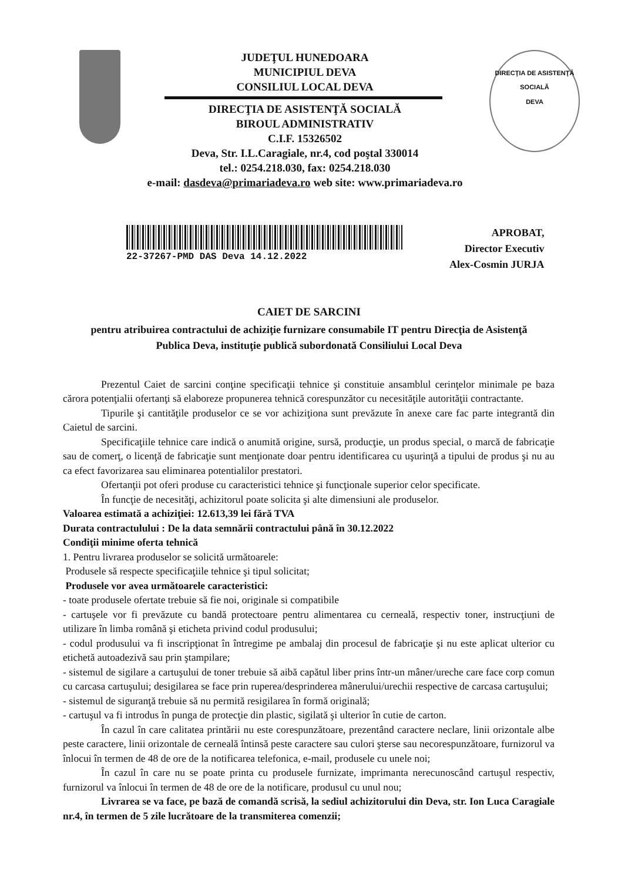JUDEŢUL HUNEDOARA
MUNICIPIUL DEVA
CONSILIUL LOCAL DEVA
DIRECŢIA DE ASISTENŢĂ SOCIALĂ
BIROUL ADMINISTRATIV
C.I.F. 15326502
Deva, Str. I.L.Caragiale, nr.4, cod poştal 330014
tel.: 0254.218.030, fax: 0254.218.030
e-mail: dasdeva@primariadeva.ro web site: www.primariadeva.ro
DIRECŢIA DE ASISTENŢĂ SOCIALĂ
DEVA
22-37267-PMD DAS Deva 14.12.2022
APROBAT,
Director Executiv
Alex-Cosmin JURJA
CAIET DE SARCINI
pentru atribuirea contractului de achiziţie furnizare consumabile IT pentru Direcţia de Asistenţă Publica Deva, instituţie publică subordonată Consiliului Local Deva
Prezentul Caiet de sarcini conţine specificaţii tehnice şi constituie ansamblul cerinţelor minimale pe baza cărora potenţialii ofertanţi să elaboreze propunerea tehnică corespunzător cu necesităţile autorităţii contractante.
Tipurile şi cantităţile produselor ce se vor achiziţiona sunt prevăzute în anexe care fac parte integrantă din Caietul de sarcini.
Specificaţiile tehnice care indică o anumită origine, sursă, producţie, un produs special, o marcă de fabricaţie sau de comerţ, o licenţă de fabricaţie sunt menţionate doar pentru identificarea cu uşurinţă a tipului de produs şi nu au ca efect favorizarea sau eliminarea potentialilor prestatori.
Ofertanţii pot oferi produse cu caracteristici tehnice şi funcţionale superior celor specificate.
În funcţie de necesităţi, achizitorul poate solicita şi alte dimensiuni ale produselor.
Valoarea estimată a achiziţiei: 12.613,39 lei fără TVA
Durata contractulului : De la data semnării contractului până în 30.12.2022
Condiţii minime oferta tehnică
1. Pentru livrarea produselor se solicită următoarele:
Produsele să respecte specificaţiile tehnice şi tipul solicitat;
Produsele vor avea următoarele caracteristici:
- toate produsele ofertate trebuie să fie noi, originale si compatibile
- cartuşele vor fi prevăzute cu bandă protectoare pentru alimentarea cu cerneală, respectiv toner, instrucţiuni de utilizare în limba română şi eticheta privind codul produsului;
- codul produsului va fi inscripţionat în întregime pe ambalaj din procesul de fabricaţie şi nu este aplicat ulterior cu etichetă autoadezivă sau prin ştampilare;
- sistemul de sigilare a cartuşului de toner trebuie să aibă capătul liber prins într-un mâner/ureche care face corp comun cu carcasa cartuşului; desigilarea se face prin ruperea/desprinderea mânerului/urechii respective de carcasa cartuşului;
- sistemul de siguranţă trebuie să nu permită resigilarea în formă originală;
- cartuşul va fi introdus în punga de protecţie din plastic, sigilată şi ulterior în cutie de carton.
În cazul în care calitatea printării nu este corespunzătoare, prezentând caractere neclare, linii orizontale albe peste caractere, linii orizontale de cerneală întinsă peste caractere sau culori şterse sau necorespunzătoare, furnizorul va înlocui în termen de 48 de ore de la notificarea telefonica, e-mail, produsele cu unele noi;
În cazul în care nu se poate printa cu produsele furnizate, imprimanta nerecunoscând cartuşul respectiv, furnizorul va înlocui în termen de 48 de ore de la notificare, produsul cu unul nou;
Livrarea se va face, pe bază de comandă scrisă, la sediul achizitorului din Deva, str. Ion Luca Caragiale nr.4, în termen de 5 zile lucrătoare de la transmiterea comenzii;